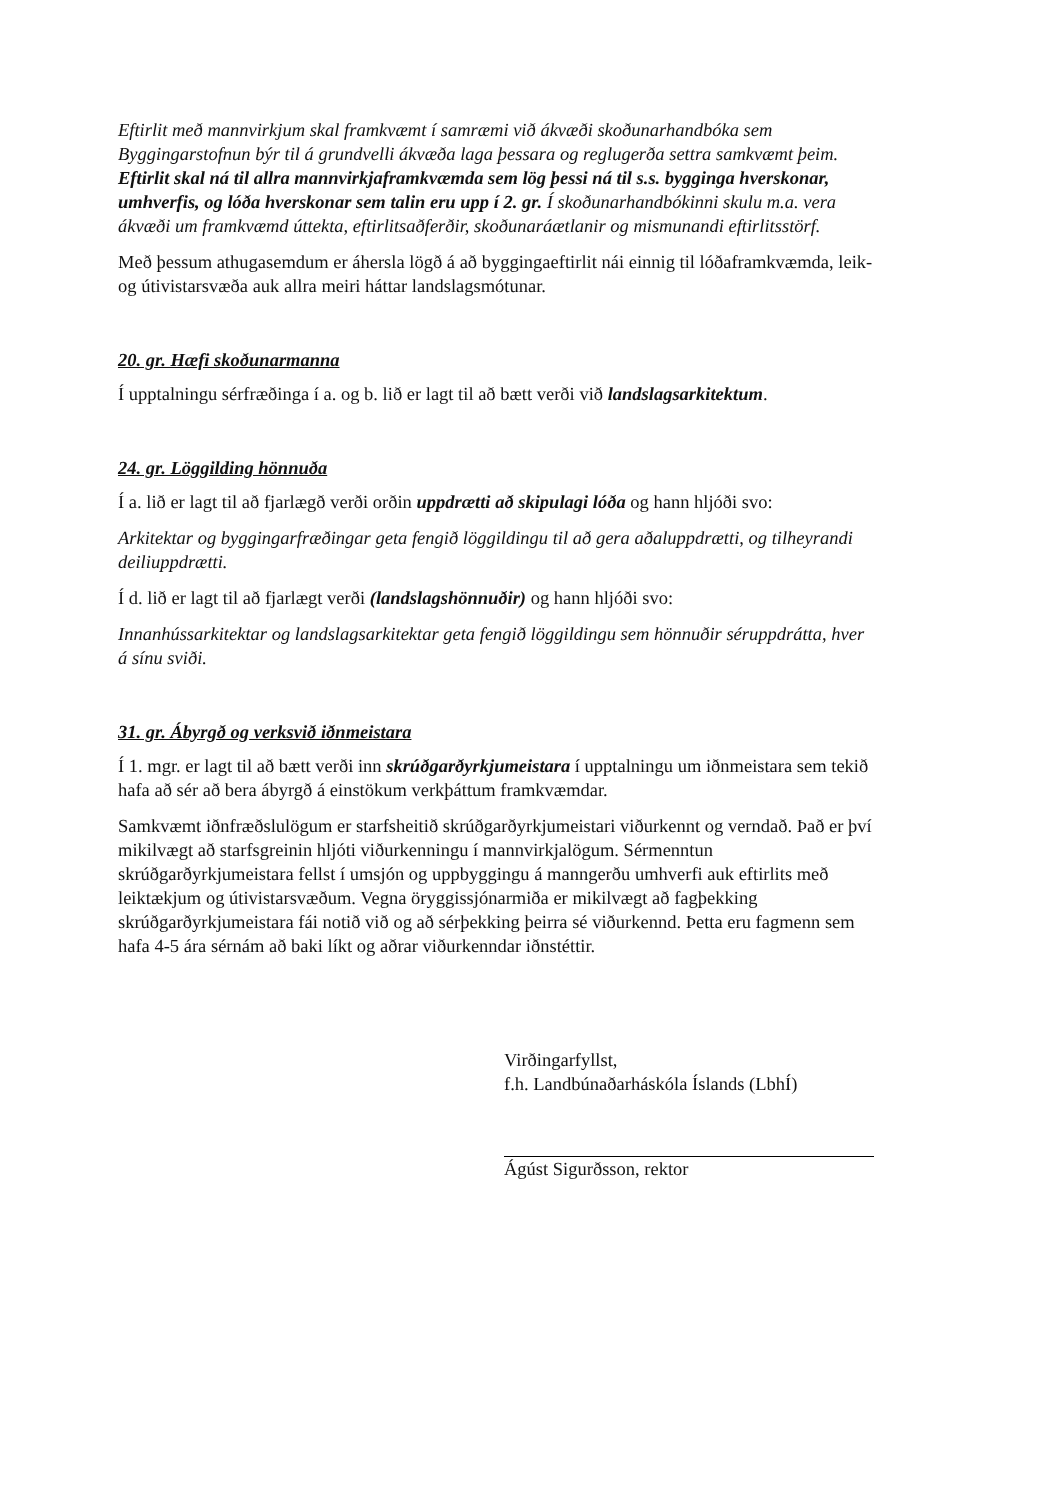Eftirlit með mannvirkjum skal framkvæmt í samræmi við ákvæði skoðunarhandbóka sem Byggingarstofnun býr til á grundvelli ákvæða laga þessara og reglugerða settra samkvæmt þeim. Eftirlit skal ná til allra mannvirkjaframkvæmda sem lög þessi ná til s.s. bygginga hverskonar, umhverfis, og lóða hverskonar sem talin eru upp í 2. gr. Í skoðunarhandbókinni skulu m.a. vera ákvæði um framkvæmd úttekta, eftirlitsaðferðir, skoðunaráætlanir og mismunandi eftirlitsstörf.
Með þessum athugasemdum er áhersla lögð á að byggingaeftirlit nái einnig til lóðaframkvæmda, leik-og útivistarsvæða auk allra meiri háttar landslagsmótunar.
20. gr. Hæfi skoðunarmanna
Í upptalningu sérfræðinga í a. og b. lið er lagt til að bætt verði við landslagsarkitektum.
24. gr. Löggilding hönnuða
Í a. lið er lagt til að fjarlægð verði orðin uppdrætti að skipulagi lóða og hann hljóði svo:
Arkitektar og byggingarfræðingar geta fengið löggildingu til að gera aðaluppdrætti, og tilheyrandi deiliuppdrætti.
Í d. lið er lagt til að fjarlægt verði (landslagshönnuðir) og hann hljóði svo:
Innanhússarkitektar og landslagsarkitektar geta fengið löggildingu sem hönnuðir séruppdrátta, hver á sínu sviði.
31. gr. Ábyrgð og verksvið iðnmeistara
Í 1. mgr. er lagt til að bætt verði inn skrúðgarðyrkjumeistara í upptalningu um iðnmeistara sem tekið hafa að sér að bera ábyrgð á einstökum verkþáttum framkvæmdar.
Samkvæmt iðnfræðslulögum er starfsheitið skrúðgarðyrkjumeistari viðurkennt og verndað. Það er því mikilvægt að starfsgreinin hljóti viðurkenningu í mannvirkjalögum. Sérmenntun skrúðgarðyrkjumeistara fellst í umsjón og uppbyggingu á manngerðu umhverfi auk eftirlits með leiktækjum og útivistarsvæðum. Vegna öryggissjónarmiða er mikilvægt að fagþekking skrúðgarðyrkjumeistara fái notið við og að sérþekking þeirra sé viðurkennd. Þetta eru fagmenn sem hafa 4-5 ára sérnám að baki líkt og aðrar viðurkenndar iðnstéttir.
Virðingarfyllst,
f.h. Landbúnaðarháskóla Íslands (LbhÍ)
Ágúst Sigurðsson, rektor